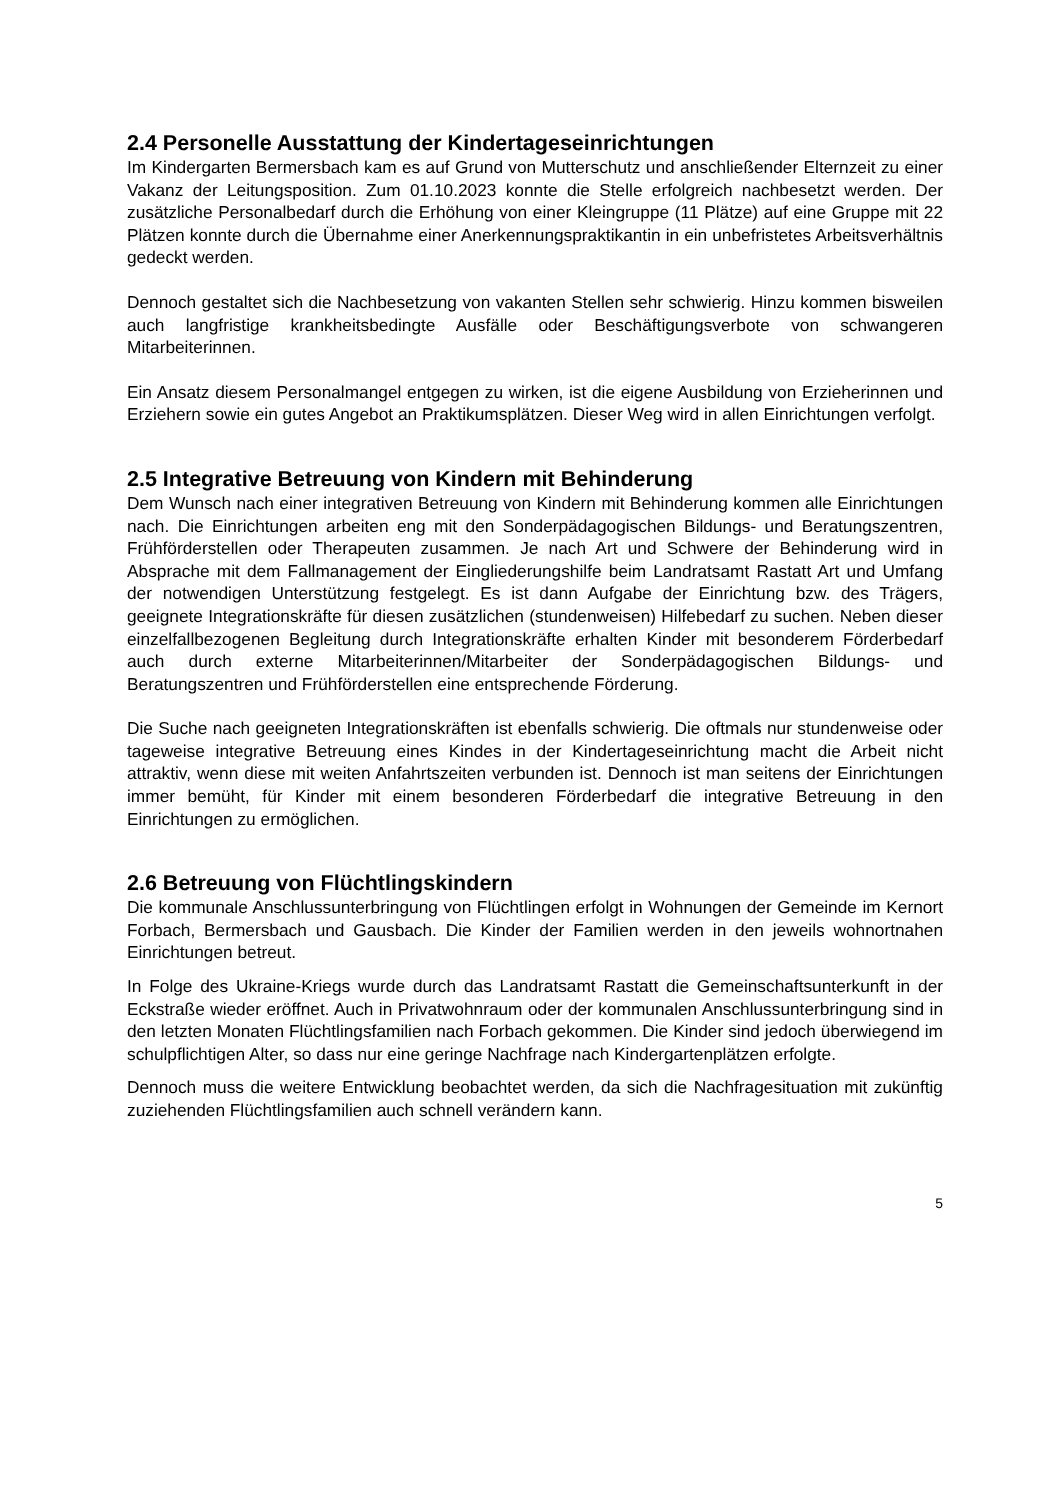2.4 Personelle Ausstattung der Kindertageseinrichtungen
Im Kindergarten Bermersbach kam es auf Grund von Mutterschutz und anschließender Elternzeit zu einer Vakanz der Leitungsposition. Zum 01.10.2023 konnte die Stelle erfolgreich nachbesetzt werden. Der zusätzliche Personalbedarf durch die Erhöhung von einer Kleingruppe (11 Plätze) auf eine Gruppe mit 22 Plätzen konnte durch die Übernahme einer Anerkennungspraktikantin in ein unbefristetes Arbeitsverhältnis gedeckt werden.
Dennoch gestaltet sich die Nachbesetzung von vakanten Stellen sehr schwierig. Hinzu kommen bisweilen auch langfristige krankheitsbedingte Ausfälle oder Beschäftigungsverbote von schwangeren Mitarbeiterinnen.
Ein Ansatz diesem Personalmangel entgegen zu wirken, ist die eigene Ausbildung von Erzieherinnen und Erziehern sowie ein gutes Angebot an Praktikumsplätzen. Dieser Weg wird in allen Einrichtungen verfolgt.
2.5 Integrative Betreuung von Kindern mit Behinderung
Dem Wunsch nach einer integrativen Betreuung von Kindern mit Behinderung kommen alle Einrichtungen nach. Die Einrichtungen arbeiten eng mit den Sonderpädagogischen Bildungs- und Beratungszentren, Frühförderstellen oder Therapeuten zusammen. Je nach Art und Schwere der Behinderung wird in Absprache mit dem Fallmanagement der Eingliederungshilfe beim Landratsamt Rastatt Art und Umfang der notwendigen Unterstützung festgelegt. Es ist dann Aufgabe der Einrichtung bzw. des Trägers, geeignete Integrationskräfte für diesen zusätzlichen (stundenweisen) Hilfebedarf zu suchen. Neben dieser einzelfallbezogenen Begleitung durch Integrationskräfte erhalten Kinder mit besonderem Förderbedarf auch durch externe Mitarbeiterinnen/Mitarbeiter der Sonderpädagogischen Bildungs- und Beratungszentren und Frühförderstellen eine entsprechende Förderung.
Die Suche nach geeigneten Integrationskräften ist ebenfalls schwierig. Die oftmals nur stundenweise oder tageweise integrative Betreuung eines Kindes in der Kindertageseinrichtung macht die Arbeit nicht attraktiv, wenn diese mit weiten Anfahrtszeiten verbunden ist. Dennoch ist man seitens der Einrichtungen immer bemüht, für Kinder mit einem besonderen Förderbedarf die integrative Betreuung in den Einrichtungen zu ermöglichen.
2.6 Betreuung von Flüchtlingskindern
Die kommunale Anschlussunterbringung von Flüchtlingen erfolgt in Wohnungen der Gemeinde im Kernort Forbach, Bermersbach und Gausbach. Die Kinder der Familien werden in den jeweils wohnortnahen Einrichtungen betreut.
In Folge des Ukraine-Kriegs wurde durch das Landratsamt Rastatt die Gemeinschaftsunterkunft in der Eckstraße wieder eröffnet. Auch in Privatwohnraum oder der kommunalen Anschlussunterbringung sind in den letzten Monaten Flüchtlingsfamilien nach Forbach gekommen. Die Kinder sind jedoch überwiegend im schulpflichtigen Alter, so dass nur eine geringe Nachfrage nach Kindergartenplätzen erfolgte.
Dennoch muss die weitere Entwicklung beobachtet werden, da sich die Nachfragesituation mit zukünftig zuziehenden Flüchtlingsfamilien auch schnell verändern kann.
5